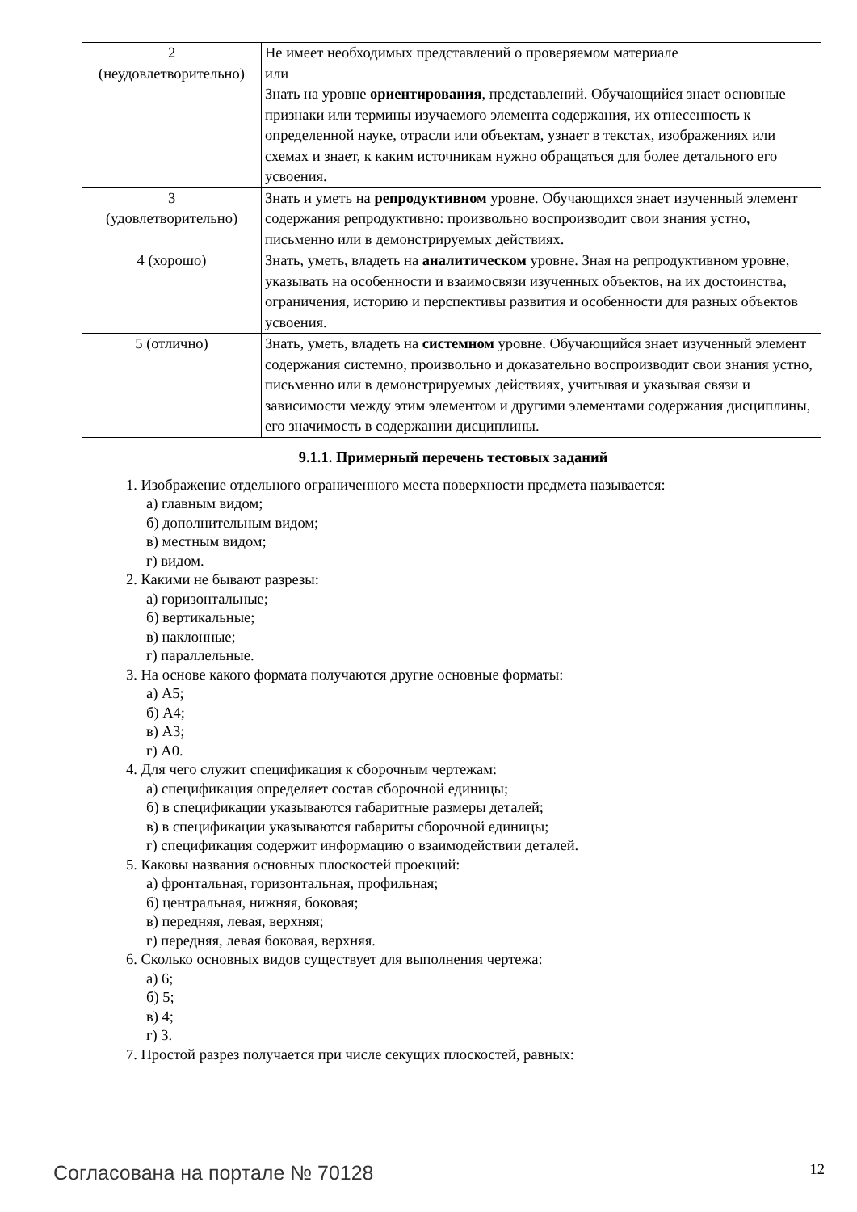| 2 (неудовлетворительно) | Не имеет необходимых представлений о проверяемом материале или Знать на уровне ориентирования , представлений. Обучающийся знает основные признаки или термины изучаемого элемента содержания, их отнесенность к определенной науке, отрасли или объектам, узнает в текстах, изображениях или схемах и знает, к каким источникам нужно обращаться для более детального его усвоения. |
| 3 (удовлетворительно) | Знать и уметь на репродуктивном уровне. Обучающихся знает изученный элемент содержания репродуктивно: произвольно воспроизводит свои знания устно, письменно или в демонстрируемых действиях. |
| 4 (хорошо) | Знать, уметь, владеть на аналитическом уровне. Зная на репродуктивном уровне, указывать на особенности и взаимосвязи изученных объектов, на их достоинства, ограничения, историю и перспективы развития и особенности для разных объектов усвоения. |
| 5 (отлично) | Знать, уметь, владеть на системном уровне. Обучающийся знает изученный элемент содержания системно, произвольно и доказательно воспроизводит свои знания устно, письменно или в демонстрируемых действиях, учитывая и указывая связи и зависимости между этим элементом и другими элементами содержания дисциплины, его значимость в содержании дисциплины. |
9.1.1. Примерный перечень тестовых заданий
1. Изображение отдельного ограниченного места поверхности предмета называется:
а) главным видом;
б) дополнительным видом;
в) местным видом;
г) видом.
2. Какими не бывают разрезы:
а) горизонтальные;
б) вертикальные;
в) наклонные;
г) параллельные.
3. На основе какого формата получаются другие основные форматы:
а) А5;
б) А4;
в) А3;
г) А0.
4. Для чего служит спецификация к сборочным чертежам:
а) спецификация определяет состав сборочной единицы;
б) в спецификации указываются габаритные размеры деталей;
в) в спецификации указываются габариты сборочной единицы;
г) спецификация содержит информацию о взаимодействии деталей.
5. Каковы названия основных плоскостей проекций:
а) фронтальная, горизонтальная, профильная;
б) центральная, нижняя, боковая;
в) передняя, левая, верхняя;
г) передняя, левая боковая, верхняя.
6. Сколько основных видов существует для выполнения чертежа:
а) 6;
б) 5;
в) 4;
г) 3.
7. Простой разрез получается при числе секущих плоскостей, равных:
Согласована на портале № 70128 12